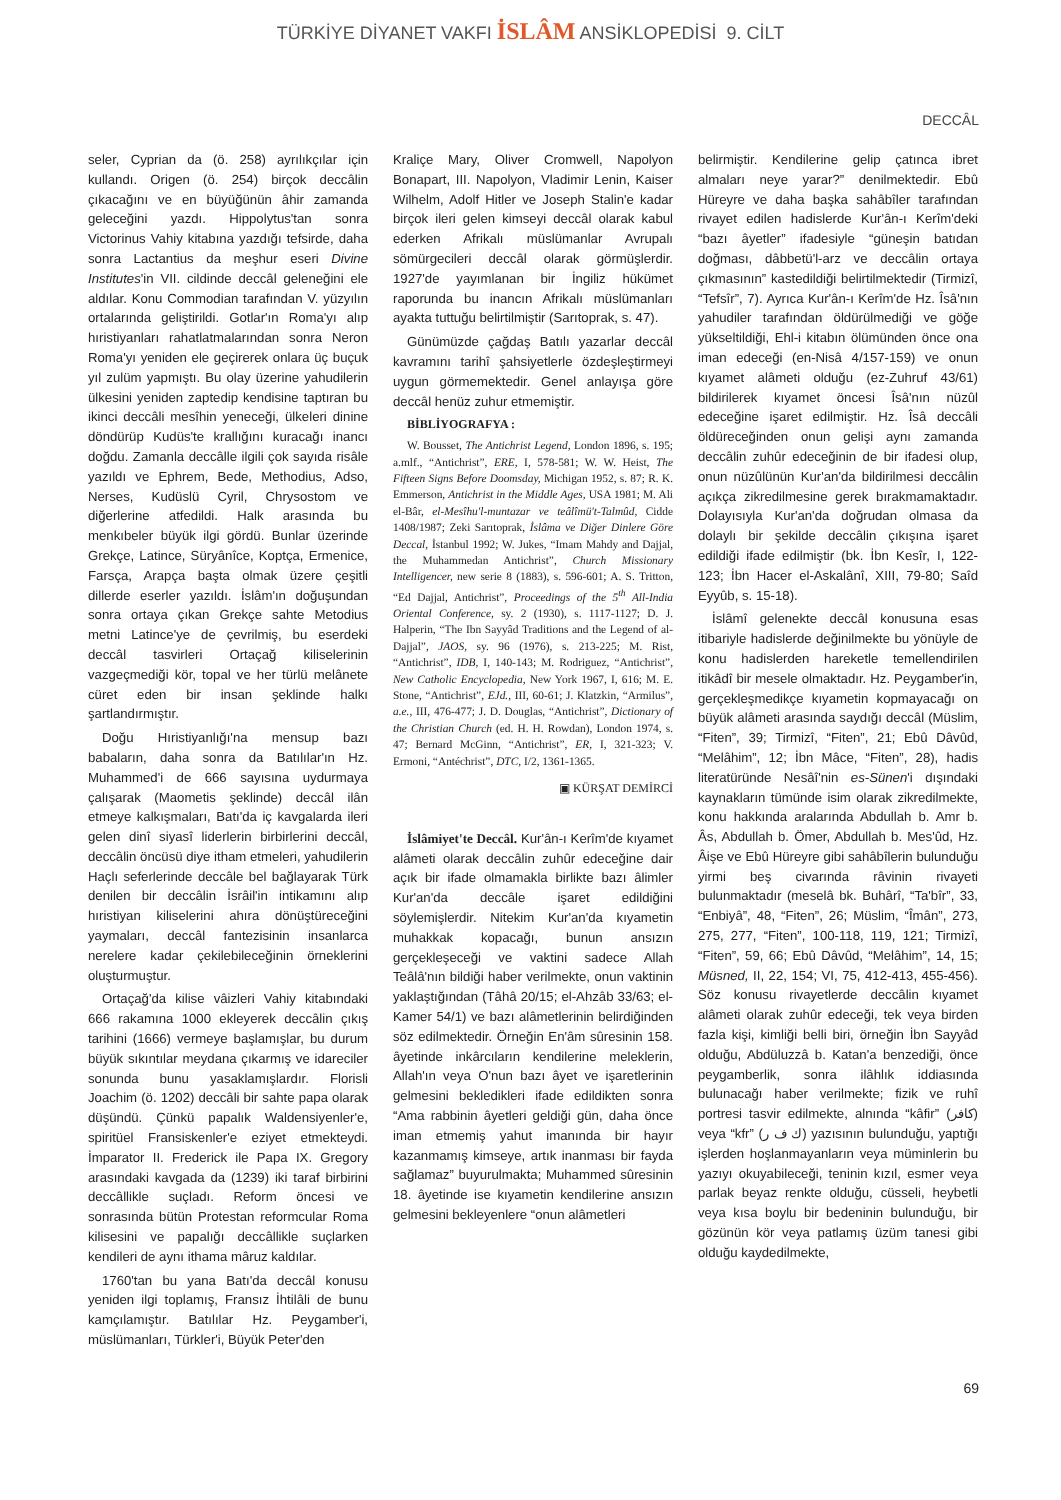TÜRKİYE DİYANET VAKFI İSLÂM ANSİKLOPEDİSİ 9. CİLT
DECCÂL
seler, Cyprian da (ö. 258) ayrılıkçılar için kullandı. Origen (ö. 254) birçok deccâlin çıkacağını ve en büyüğünün âhir zamanda geleceğini yazdı. Hippolytus'tan sonra Victorinus Vahiy kitabına yazdığı tefsirde, daha sonra Lactantius da meşhur eseri Divine Institutes'in VII. cildinde deccâl geleneğini ele aldılar. Konu Commodian tarafından V. yüzyılın ortalarında geliştirildi. Gotlar'ın Roma'yı alıp hıristiyanları rahatlatmalarından sonra Neron Roma'yı yeniden ele geçirerek onlara üç buçuk yıl zulüm yapmıştı. Bu olay üzerine yahudilerin ülkesini yeniden zaptedip kendisine taptıran bu ikinci deccâli mesîhin yeneceği, ülkeleri dinine döndürüp Kudüs'te krallığını kuracağı inancı doğdu. Zamanla deccâlle ilgili çok sayıda risâle yazıldı ve Ephrem, Bede, Methodius, Adso, Nerses, Kudüslü Cyril, Chrysostom ve diğerlerine atfedildi. Halk arasında bu menkıbeler büyük ilgi gördü. Bunlar üzerinde Grekçe, Latince, Süryânîce, Koptça, Ermenice, Farsça, Arapça başta olmak üzere çeşitli dillerde eserler yazıldı. İslâm'ın doğuşundan sonra ortaya çıkan Grekçe sahte Metodius metni Latince'ye de çevrilmiş, bu eserdeki deccâl tasvirleri Ortaçağ kiliselerinin vazgeçmediği kör, topal ve her türlü melânete cüret eden bir insan şeklinde halkı şartlandırmıştır.
Doğu Hıristiyanlığı'na mensup bazı babaların, daha sonra da Batılılar'ın Hz. Muhammed'i de 666 sayısına uydurmaya çalışarak (Maometis şeklinde) deccâl ilân etmeye kalkışmaları, Batı'da iç kavgalarda ileri gelen dinî siyasî liderlerin birbirlerini deccâl, deccâlin öncüsü diye itham etmeleri, yahudilerin Haçlı seferlerinde deccâle bel bağlayarak Türk denilen bir deccâlin İsrâil'in intikamını alıp hıristiyan kiliselerini ahıra dönüştüreceğini yaymaları, deccâl fantezisinin insanlarca nerelere kadar çekilebileceğinin örneklerini oluşturmuştur.
Ortaçağ'da kilise vâizleri Vahiy kitabındaki 666 rakamına 1000 ekleyerek deccâlin çıkış tarihini (1666) vermeye başlamışlar, bu durum büyük sıkıntılar meydana çıkarmış ve idareciler sonunda bunu yasaklamışlardır. Florisli Joachim (ö. 1202) deccâli bir sahte papa olarak düşündü. Çünkü papalık Waldensiyenler'e, spiritüel Fransiskenler'e eziyet etmekteydi. İmparator II. Frederick ile Papa IX. Gregory arasındaki kavgada da (1239) iki taraf birbirini deccâllikle suçladı. Reform öncesi ve sonrasında bütün Protestan reformcular Roma kilisesini ve papalığı deccâllikle suçlarken kendileri de aynı ithama mâruz kaldılar.
1760'tan bu yana Batı'da deccâl konusu yeniden ilgi toplamış, Fransız İhtilâli de bunu kamçılamıştır. Batılılar Hz. Peygamber'i, müslümanları, Türkler'i, Büyük Peter'den
Kraliçe Mary, Oliver Cromwell, Napolyon Bonapart, III. Napolyon, Vladimir Lenin, Kaiser Wilhelm, Adolf Hitler ve Joseph Stalin'e kadar birçok ileri gelen kimseyi deccâl olarak kabul ederken Afrikalı müslümanlar Avrupalı sömürgecileri deccâl olarak görmüşlerdir. 1927'de yayımlanan bir İngiliz hükümet raporunda bu inancın Afrikalı müslümanları ayakta tuttuğu belirtilmiştir (Sarıtoprak, s. 47).
Günümüzde çağdaş Batılı yazarlar deccâl kavramını tarihî şahsiyetlerle özdeşleştirmeyi uygun görmemektedir. Genel anlayışa göre deccâl henüz zuhur etmemiştir.
BİBLİYOGRAFYA :
W. Bousset, The Antichrist Legend, London 1896, s. 195; a.mlf., “Antichrist”, ERE, I, 578-581; W. W. Heist, The Fifteen Signs Before Doomsday, Michigan 1952, s. 87; R. K. Emmerson, Antichrist in the Middle Ages, USA 1981; M. Ali el-Bâr, el-Mesîhu'l-muntazar ve teâlîmü't-Talmûd, Cidde 1408/1987; Zeki Sarıtoprak, İslâma ve Diğer Dinlere Göre Deccal, İstanbul 1992; W. Jukes, “Imam Mahdy and Dajjal, the Muhammedan Antichrist”, Church Missionary Intelligencer, new serie 8 (1883), s. 596-601; A. S. Tritton, “Ed Dajjal, Antichrist”, Proceedings of the 5<sup>th</sup> All-India Oriental Conference, sy. 2 (1930), s. 1117-1127; D. J. Halperin, “The Ibn Sayyâd Traditions and the Legend of al-Dajjal”, JAOS, sy. 96 (1976), s. 213-225; M. Rist, “Antichrist”, IDB, I, 140-143; M. Rodriguez, “Antichrist”, New Catholic Encyclopedia, New York 1967, I, 616; M. E. Stone, “Antichrist”, EJd., III, 60-61; J. Klatzkin, “Armilus”, a.e., III, 476-477; J. D. Douglas, “Antichrist”, Dictionary of the Christian Church (ed. H. H. Rowdan), London 1974, s. 47; Bernard McGinn, “Antichrist”, ER, I, 321-323; V. Ermoni, “Antéchrist”, DTC, I/2, 1361-1365.
▣ KÜRŞAT DEMİRCİ
İslâmiyet'te Deccâl. Kur'ân-ı Kerîm'de kıyamet alâmeti olarak deccâlin zuhûr edeceğine dair açık bir ifade olmamakla birlikte bazı âlimler Kur'an'da deccâle işaret edildiğini söylemişlerdir. Nitekim Kur'an'da kıyametin muhakkak kopacağı, bunun ansızın gerçekleşeceği ve vaktini sadece Allah Teâlâ'nın bildiği haber verilmekte, onun vaktinin yaklaştığından (Tâhâ 20/15; el-Ahzâb 33/63; el-Kamer 54/1) ve bazı alâmetlerinin belirdiğinden söz edilmektedir. Örneğin En'âm sûresinin 158. âyetinde inkârcıların kendilerine meleklerin, Allah'ın veya O'nun bazı âyet ve işaretlerinin gelmesini bekledikleri ifade edildikten sonra “Ama rabbinin âyetleri geldiği gün, daha önce iman etmemiş yahut imanında bir hayır kazanmamış kimseye, artık inanması bir fayda sağlamaz” buyurulmakta; Muhammed sûresinin 18. âyetinde ise kıyametin kendilerine ansızın gelmesini bekleyenlere “onun alâmetleri
belirmiştir. Kendilerine gelip çatınca ibret almaları neye yarar?” denilmektedir. Ebû Hüreyre ve daha başka sahâbîler tarafından rivayet edilen hadislerde Kur'ân-ı Kerîm'deki “bazı âyetler” ifadesiyle “güneşin batıdan doğması, dâbbetü'l-arz ve deccâlin ortaya çıkmasının” kastedildiği belirtilmektedir (Tirmizî, “Tefsîr”, 7). Ayrıca Kur'ân-ı Kerîm'de Hz. Îsâ'nın yahudiler tarafından öldürülmediği ve göğe yükseltildiği, Ehl-i kitabın ölümünden önce ona iman edeceği (en-Nisâ 4/157-159) ve onun kıyamet alâmeti olduğu (ez-Zuhruf 43/61) bildirilerek kıyamet öncesi Îsâ'nın nüzûl edeceğine işaret edilmiştir. Hz. Îsâ deccâli öldüreceğinden onun gelişi aynı zamanda deccâlin zuhûr edeceğinin de bir ifadesi olup, onun nüzûlünün Kur'an'da bildirilmesi deccâlin açıkça zikredilmesine gerek bırakmamaktadır. Dolayısıyla Kur'an'da doğrudan olmasa da dolaylı bir şekilde deccâlin çıkışına işaret edildiği ifade edilmiştir (bk. İbn Kesîr, I, 122-123; İbn Hacer el-Askalânî, XIII, 79-80; Saîd Eyyûb, s. 15-18).
İslâmî gelenekte deccâl konusuna esas itibariyle hadislerde değinilmekte bu yönüyle de konu hadislerden hareketle temellendirilen itikâdî bir mesele olmaktadır. Hz. Peygamber'in, gerçekleşmedikçe kıyametin kopmayacağı on büyük alâmeti arasında saydığı deccâl (Müslim, “Fiten”, 39; Tirmizî, “Fiten”, 21; Ebû Dâvûd, “Melâhim”, 12; İbn Mâce, “Fiten”, 28), hadis literatüründe Nesâî'nin es-Sünen'i dışındaki kaynakların tümünde isim olarak zikredilmekte, konu hakkında aralarında Abdullah b. Amr b. Âs, Abdullah b. Ömer, Abdullah b. Mes'ûd, Hz. Âişe ve Ebû Hüreyre gibi sahâbîlerin bulunduğu yirmi beş civarında râvinin rivayeti bulunmaktadır (meselâ bk. Buhârî, “Ta'bîr”, 33, “Enbiyâ”, 48, “Fiten”, 26; Müslim, “Îmân”, 273, 275, 277, “Fiten”, 100-118, 119, 121; Tirmizî, “Fiten”, 59, 66; Ebû Dâvûd, “Melâhim”, 14, 15; Müsned, II, 22, 154; VI, 75, 412-413, 455-456). Söz konusu rivayetlerde deccâlin kıyamet alâmeti olarak zuhûr edeceği, tek veya birden fazla kişi, kimliği belli biri, örneğin İbn Sayyâd olduğu, Abdüluzzâ b. Katan'a benzediği, önce peygamberlik, sonra ilâhlık iddiasında bulunacağı haber verilmekte; fizik ve ruhî portresi tasvir edilmekte, alnında “kâfir” (كافر) veya “kfr” (ك ف ر) yazısının bulunduğu, yaptığı işlerden hoşlanmayanların veya müminlerin bu yazıyı okuyabileceği, teninin kızıl, esmer veya parlak beyaz renkte olduğu, cüsseli, heybetli veya kısa boylu bir bedeninin bulunduğu, bir gözünün kör veya patlamış üzüm tanesi gibi olduğu kaydedilmekte,
69